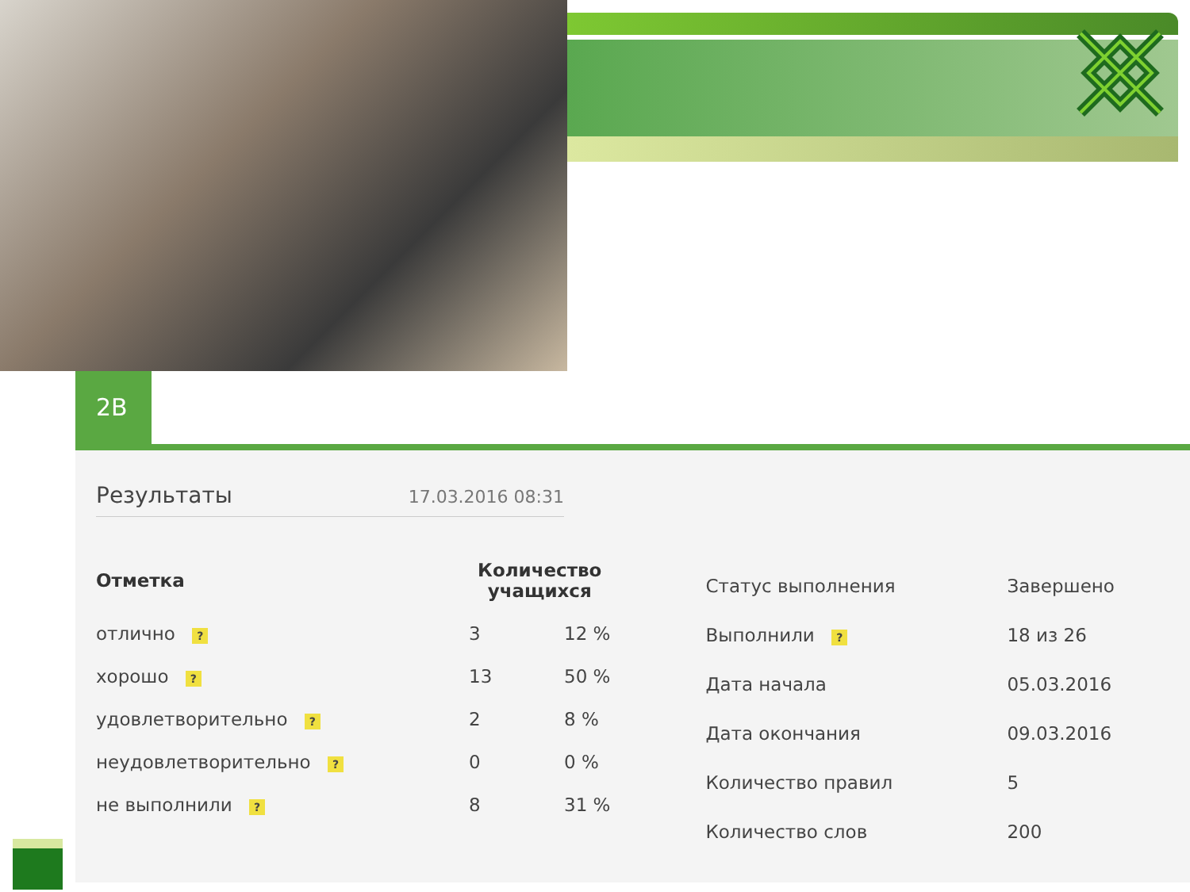2В
Результаты 17.03.2016 08:31
| Отметка | Количество учащихся | |
| --- | --- | --- |
| отлично ? | 3 | 12 % |
| хорошо ? | 13 | 50 % |
| удовлетворительно ? | 2 | 8 % |
| неудовлетворительно ? | 0 | 0 % |
| не выполнили ? | 8 | 31 % |
| Статус выполнения | Завершено |
| Выполнили ? | 18 из 26 |
| Дата начала | 05.03.2016 |
| Дата окончания | 09.03.2016 |
| Количество правил | 5 |
| Количество слов | 200 |